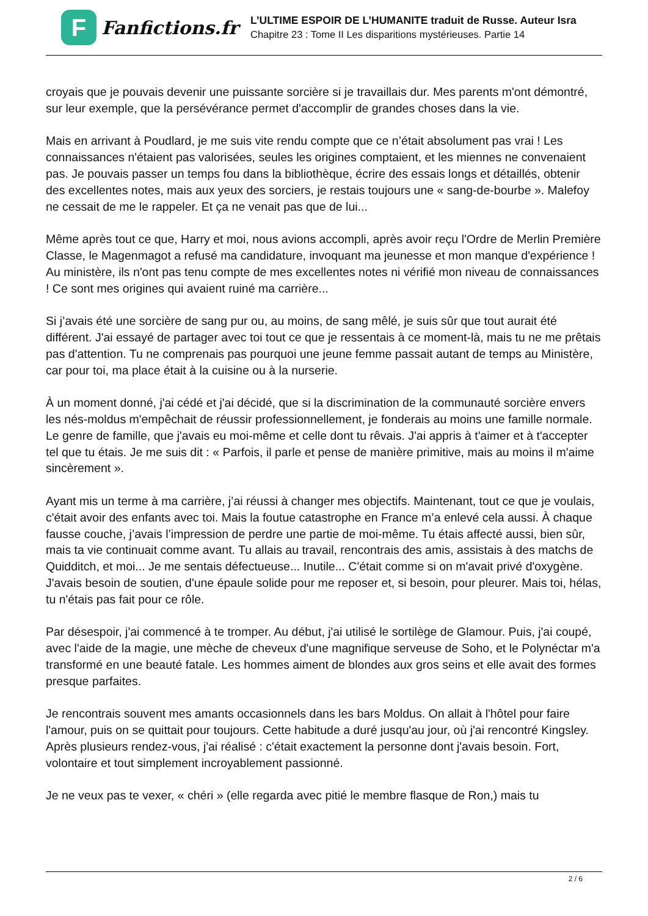F
Fanfictions.fr
L’ULTIME ESPOIR DE L’HUMANITE traduit de Russe. Auteur Isra
Chapitre 23 : Tome II Les disparitions mystérieuses. Partie 14
croyais que je pouvais devenir une puissante sorcière si je travaillais dur. Mes parents m'ont démontré, sur leur exemple, que la persévérance permet d'accomplir de grandes choses dans la vie.
Mais en arrivant à Poudlard, je me suis vite rendu compte que ce n’était absolument pas vrai ! Les connaissances n'étaient pas valorisées, seules les origines comptaient, et les miennes ne convenaient pas. Je pouvais passer un temps fou dans la bibliothèque, écrire des essais longs et détaillés, obtenir des excellentes notes, mais aux yeux des sorciers, je restais toujours une « sang-de-bourbe ». Malefoy ne cessait de me le rappeler. Et ça ne venait pas que de lui...
Même après tout ce que, Harry et moi, nous avions accompli, après avoir reçu l'Ordre de Merlin Première Classe, le Magenmagot a refusé ma candidature, invoquant ma jeunesse et mon manque d'expérience ! Au ministère, ils n'ont pas tenu compte de mes excellentes notes ni vérifié mon niveau de connaissances ! Ce sont mes origines qui avaient ruiné ma carrière...
Si j’avais été une sorcière de sang pur ou, au moins, de sang mêlé, je suis sûr que tout aurait été différent. J'ai essayé de partager avec toi tout ce que je ressentais à ce moment-là, mais tu ne me prêtais pas d'attention. Tu ne comprenais pas pourquoi une jeune femme passait autant de temps au Ministère, car pour toi, ma place était à la cuisine ou à la nurserie.
À un moment donné, j'ai cédé et j'ai décidé, que si la discrimination de la communauté sorcière envers les nés-moldus m'empêchait de réussir professionnellement, je fonderais au moins une famille normale. Le genre de famille, que j'avais eu moi-même et celle dont tu rêvais. J'ai appris à t'aimer et à t'accepter tel que tu étais. Je me suis dit : « Parfois, il parle et pense de manière primitive, mais au moins il m'aime sincèrement ».
Ayant mis un terme à ma carrière, j’ai réussi à changer mes objectifs. Maintenant, tout ce que je voulais, c'était avoir des enfants avec toi. Mais la foutue catastrophe en France m’a enlevé cela aussi. À chaque fausse couche, j’avais l’impression de perdre une partie de moi-même. Tu étais affecté aussi, bien sûr, mais ta vie continuait comme avant. Tu allais au travail, rencontrais des amis, assistais à des matchs de Quidditch, et moi... Je me sentais défectueuse... Inutile... C'était comme si on m'avait privé d'oxygène. J'avais besoin de soutien, d'une épaule solide pour me reposer et, si besoin, pour pleurer. Mais toi, hélas, tu n'étais pas fait pour ce rôle.
Par désespoir, j'ai commencé à te tromper. Au début, j'ai utilisé le sortilège de Glamour. Puis, j'ai coupé, avec l'aide de la magie, une mèche de cheveux d'une magnifique serveuse de Soho, et le Polynéctar m'a transformé en une beauté fatale. Les hommes aiment de blondes aux gros seins et elle avait des formes presque parfaites.
Je rencontrais souvent mes amants occasionnels dans les bars Moldus. On allait à l'hôtel pour faire l'amour, puis on se quittait pour toujours. Cette habitude a duré jusqu'au jour, où j'ai rencontré Kingsley. Après plusieurs rendez-vous, j'ai réalisé : c'était exactement la personne dont j'avais besoin. Fort, volontaire et tout simplement incroyablement passionné.
Je ne veux pas te vexer, « chéri » (elle regarda avec pitié le membre flasque de Ron,) mais tu
2 / 6